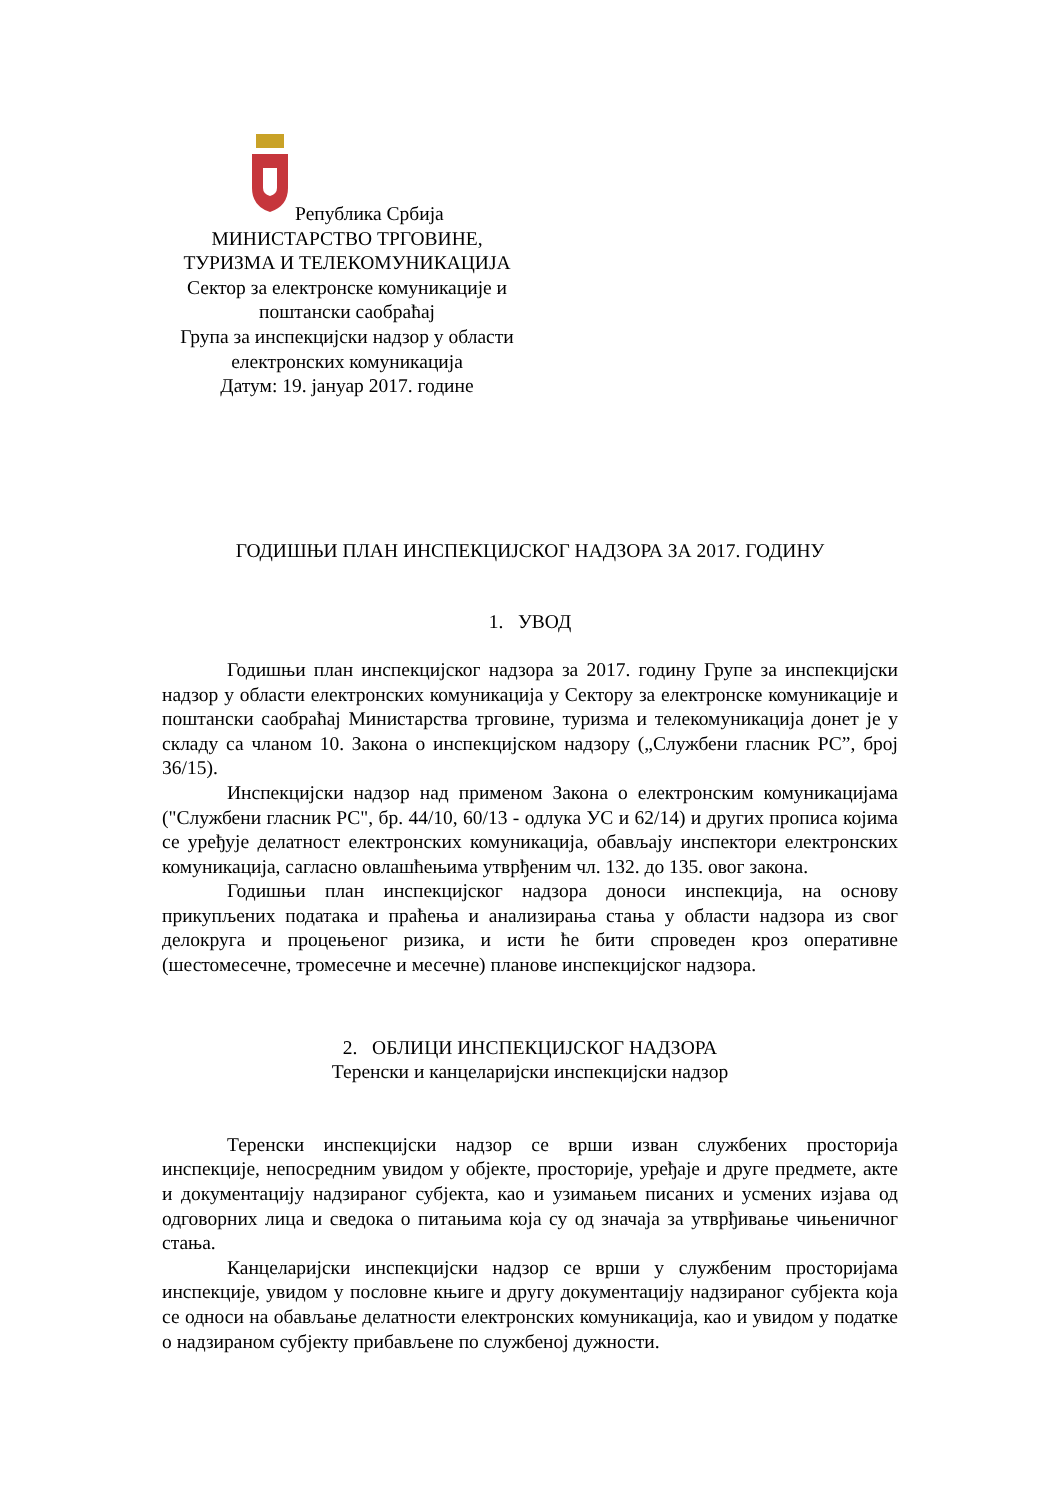Република Србија
МИНИСТАРСТВО ТРГОВИНЕ,
ТУРИЗМА И ТЕЛЕКОМУНИКАЦИЈА
Сектор за електронске комуникације и поштански саобраћај
Група за инспекцијски надзор у области електронских комуникација
Датум: 19. јануар 2017. године
ГОДИШЊИ ПЛАН ИНСПЕКЦИЈСКОГ НАДЗОРА ЗА 2017. ГОДИНУ
1. УВОД
Годишњи план инспекцијског надзора за 2017. годину Групе за инспекцијски надзор у области електронских комуникација у Сектору за електронске комуникације и поштански саобраћај Министарства трговине, туризма и телекомуникација донет је у складу са чланом 10. Закона о инспекцијском надзору („Службени гласник РС”, број 36/15).
Инспекцијски надзор над применом Закона о електронским комуникацијама ("Службени гласник РС", бр. 44/10, 60/13 - одлука УС и 62/14) и других прописа којима се уређује делатност електронских комуникација, обављају инспектори електронских комуникација, сагласно овлашћењима утврђеним чл. 132. до 135. овог закона.
Годишњи план инспекцијског надзора доноси инспекција, на основу прикупљених података и праћења и анализирања стања у области надзора из свог делокруга и процењеног ризика, и исти ће бити спроведен кроз оперативне (шестомесечне, тромесечне и месечне) планове инспекцијског надзора.
2. ОБЛИЦИ ИНСПЕКЦИЈСКОГ НАДЗОРА
Теренски и канцеларијски инспекцијски надзор
Теренски инспекцијски надзор се врши изван службених просторија инспекције, непосредним увидом у објекте, просторије, уређаје и друге предмете, акте и документацију надзираног субјекта, као и узимањем писаних и усмених изјава од одговорних лица и сведока о питањима која су од значаја за утврђивање чињеничног стања.
Канцеларијски инспекцијски надзор се врши у службеним просторијама инспекције, увидом у пословне књиге и другу документацију надзираног субјекта која се односи на обављање делатности електронских комуникација, као и увидом у податке о надзираном субјекту прибављене по службеној дужности.